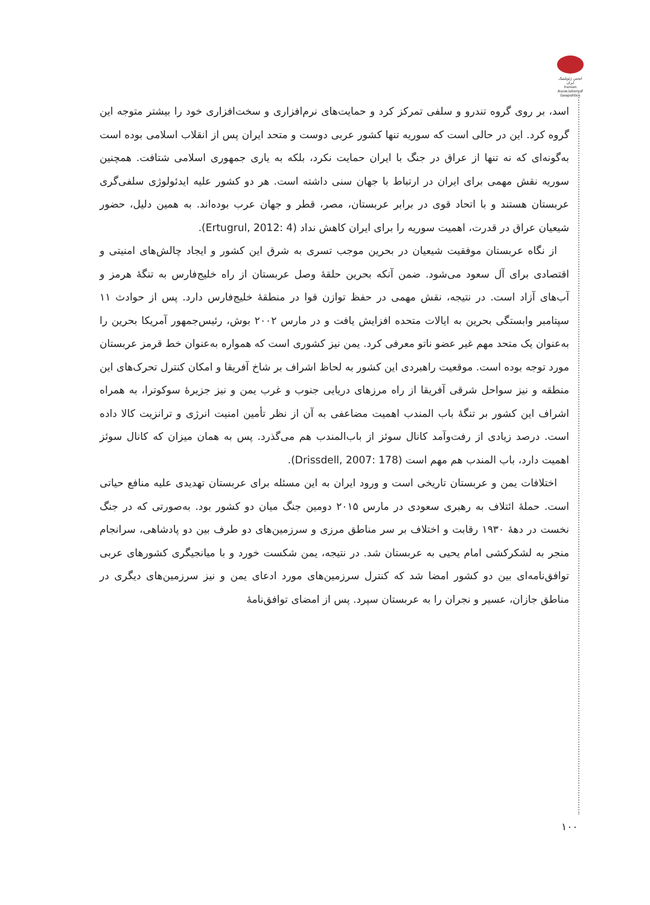انجمن ژئوپلیتیک ایران
Iranian Association of Geopolitics
اسد، بر روی گروه تندرو و سلفی تمرکز کرد و حمایت‌های نرم‌افزاری و سخت‌افزاری خود را بیشتر متوجه این گروه کرد. این در حالی است که سوریه تنها کشور عربی دوست و متحد ایران پس از انقلاب اسلامی بوده است به‌گونه‌ای که نه تنها از عراق در جنگ با ایران حمایت نکرد، بلکه به یاری جمهوری اسلامی شتافت. همچنین سوریه نقش مهمی برای ایران در ارتباط با جهان سنی داشته است. هر دو کشور علیه ایدئولوژی سلفی‌گری عربستان هستند و با اتحاد قوی در برابر عربستان، مصر، قطر و جهان عرب بوده‌اند. به همین دلیل، حضور شیعیان عراق در قدرت، اهمیت سوریه را برای ایران کاهش نداد (Ertugrul, 2012: 4).
از نگاه عربستان موفقیت شیعیان در بحرین موجب تسری به شرق این کشور و ایجاد چالش‌های امنیتی و اقتصادی برای آل سعود می‌شود. ضمن آنکه بحرین حلقهٔ وصل عربستان از راه خلیج‌فارس به تنگهٔ هرمز و آب‌های آزاد است. در نتیجه، نقش مهمی در حفظ توازن قوا در منطقهٔ خلیج‌فارس دارد. پس از حوادث ۱۱ سپتامبر وابستگی بحرین به ایالات متحده افزایش یافت و در مارس ۲۰۰۲ بوش، رئیس‌جمهور آمریکا بحرین را به‌عنوان یک متحد مهم غیر عضو ناتو معرفی کرد. یمن نیز کشوری است که همواره به‌عنوان خط قرمز عربستان مورد توجه بوده است. موقعیت راهبردی این کشور به لحاظ اشراف بر شاخ آفریقا و امکان کنترل تحرک‌های این منطقه و نیز سواحل شرقی آفریقا از راه مرزهای دریایی جنوب و غرب یمن و نیز جزیرهٔ سوکوترا، به همراه اشراف این کشور بر تنگهٔ باب المندب اهمیت مضاعفی به آن از نظر تأمین امنیت انرژی و ترانزیت کالا داده است. درصد زیادی از رفت‌وآمد کانال سوئز از باب‌المندب هم می‌گذرد. پس به همان میزان که کانال سوئز اهمیت دارد، باب المندب هم مهم است (Drissdell, 2007: 178).
اختلافات یمن و عربستان تاریخی است و ورود ایران به این مسئله برای عربستان تهدیدی علیه منافع حیاتی است. حملهٔ ائتلاف به رهبری سعودی در مارس ۲۰۱۵ دومین جنگ میان دو کشور بود. به‌صورتی که در جنگ نخست در دههٔ ۱۹۳۰ رقابت و اختلاف بر سر مناطق مرزی و سرزمین‌های دو طرف بین دو پادشاهی، سرانجام منجر به لشکرکشی امام یحیی به عربستان شد. در نتیجه، یمن شکست خورد و با میانجیگری کشورهای عربی توافق‌نامه‌ای بین دو کشور امضا شد که کنترل سرزمین‌های مورد ادعای یمن و نیز سرزمین‌های دیگری در مناطق جازان، عسیر و نجران را به عربستان سپرد. پس از امضای توافق‌نامهٔ
۱۰۰